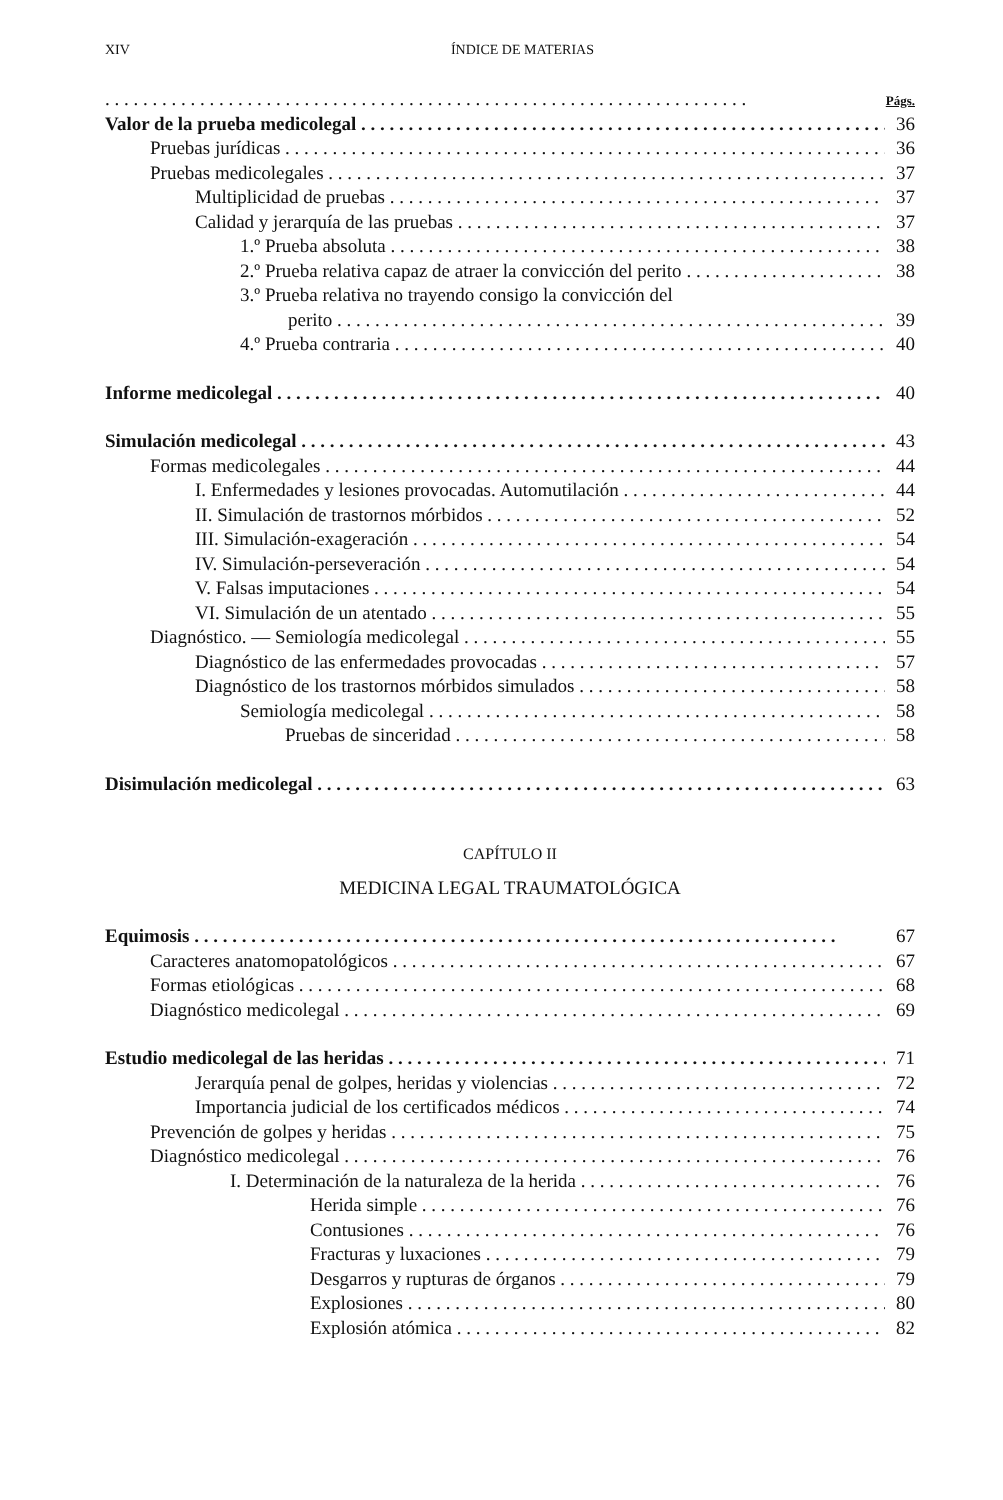XIV ÍNDICE DE MATERIAS
Págs.
Valor de la prueba medicolegal 36
Pruebas jurídicas 36
Pruebas medicolegales 37
Multiplicidad de pruebas 37
Calidad y jerarquía de las pruebas 37
1.º Prueba absoluta 38
2.º Prueba relativa capaz de atraer la convicción del perito 38
3.º Prueba relativa no trayendo consigo la convicción del
perito 39
4.º Prueba contraria 40
Informe medicolegal 40
Simulación medicolegal 43
Formas medicolegales 44
I. Enfermedades y lesiones provocadas. Automutilación 44
II. Simulación de trastornos mórbidos 52
III. Simulación-exageración 54
IV. Simulación-perseveración 54
V. Falsas imputaciones 54
VI. Simulación de un atentado 55
Diagnóstico. — Semiología medicolegal 55
Diagnóstico de las enfermedades provocadas 57
Diagnóstico de los trastornos mórbidos simulados 58
Semiología medicolegal 58
Pruebas de sinceridad 58
Disimulación medicolegal 63
CAPÍTULO II
MEDICINA LEGAL TRAUMATOLÓGICA
Equimosis 67
Caracteres anatomopatológicos 67
Formas etiológicas 68
Diagnóstico medicolegal 69
Estudio medicolegal de las heridas 71
Jerarquía penal de golpes, heridas y violencias 72
Importancia judicial de los certificados médicos 74
Prevención de golpes y heridas 75
Diagnóstico medicolegal 76
I. Determinación de la naturaleza de la herida 76
Herida simple 76
Contusiones 76
Fracturas y luxaciones 79
Desgarros y rupturas de órganos 79
Explosiones 80
Explosión atómica 82